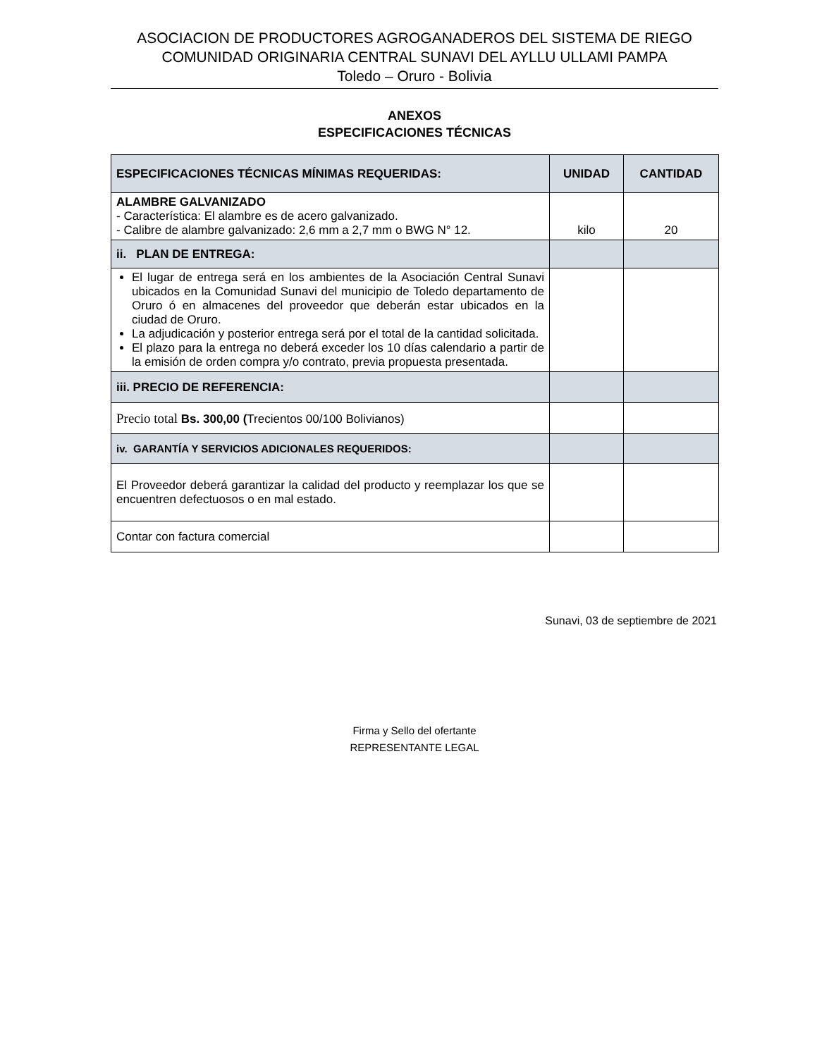ASOCIACION DE PRODUCTORES AGROGANADEROS DEL SISTEMA DE RIEGO
COMUNIDAD ORIGINARIA CENTRAL SUNAVI DEL AYLLU ULLAMI PAMPA
Toledo – Oruro - Bolivia
ANEXOS
ESPECIFICACIONES TÉCNICAS
| ESPECIFICACIONES TÉCNICAS MÍNIMAS REQUERIDAS: | UNIDAD | CANTIDAD |
| --- | --- | --- |
| ALAMBRE GALVANIZADO - Característica: El alambre es de acero galvanizado. - Calibre de alambre galvanizado: 2,6 mm a 2,7 mm o BWG N° 12. | kilo | 20 |
| ii. PLAN DE ENTREGA: | | |
| El lugar de entrega será en los ambientes de la Asociación Central Sunavi ubicados en la Comunidad Sunavi del municipio de Toledo departamento de Oruro ó en almacenes del proveedor que deberán estar ubicados en la ciudad de Oruro. La adjudicación y posterior entrega será por el total de la cantidad solicitada. El plazo para la entrega no deberá exceder los 10 días calendario a partir de la emisión de orden compra y/o contrato, previa propuesta presentada. | | |
| iii. PRECIO DE REFERENCIA: | | |
| Precio total Bs. 300,00 ( Trecientos 00/100 Bolivianos) | | |
| iv. GARANTÍA Y SERVICIOS ADICIONALES REQUERIDOS: | | |
| El Proveedor deberá garantizar la calidad del producto y reemplazar los que se encuentren defectuosos o en mal estado. | | |
| Contar con factura comercial | | |
Sunavi, 03 de septiembre de 2021
Firma y Sello del ofertante
REPRESENTANTE LEGAL